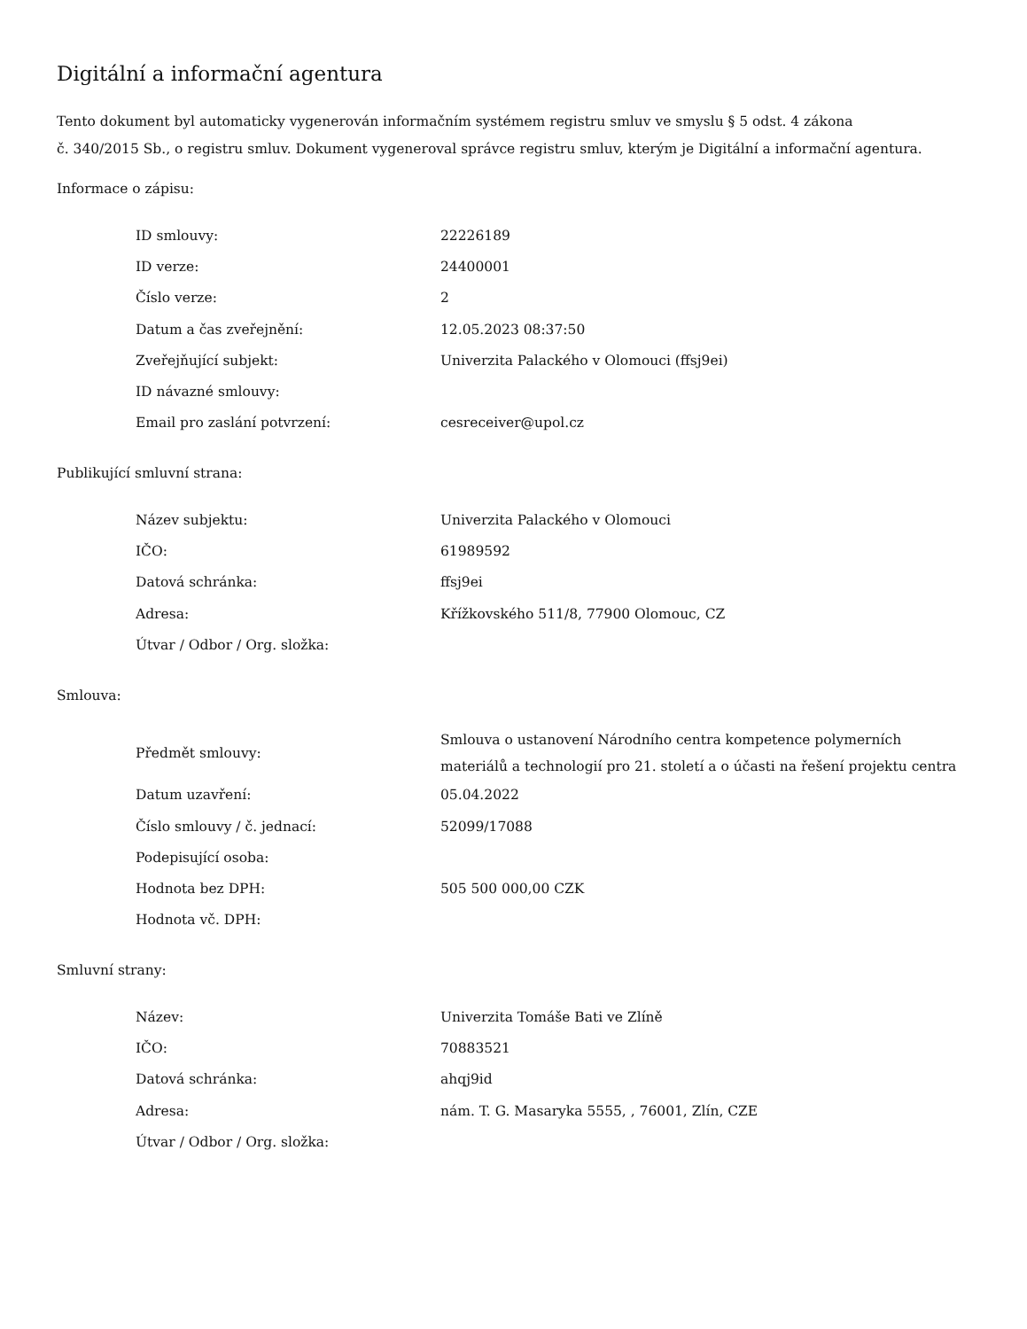Digitální a informační agentura
Tento dokument byl automaticky vygenerován informačním systémem registru smluv ve smyslu § 5 odst. 4 zákona
č. 340/2015 Sb., o registru smluv. Dokument vygeneroval správce registru smluv, kterým je Digitální a informační agentura.
Informace o zápisu:
| ID smlouvy: | 22226189 |
| ID verze: | 24400001 |
| Číslo verze: | 2 |
| Datum a čas zveřejnění: | 12.05.2023 08:37:50 |
| Zveřejňující subjekt: | Univerzita Palackého v Olomouci (ffsj9ei) |
| ID návazné smlouvy: | |
| Email pro zaslání potvrzení: | cesreceiver@upol.cz |
Publikující smluvní strana:
| Název subjektu: | Univerzita Palackého v Olomouci |
| IČO: | 61989592 |
| Datová schránka: | ffsj9ei |
| Adresa: | Křížkovského 511/8, 77900 Olomouc, CZ |
| Útvar / Odbor / Org. složka: | |
Smlouva:
| Předmět smlouvy: | Smlouva o ustanovení Národního centra kompetence polymerních materiálů a technologií pro 21. století a o účasti na řešení projektu centra |
| Datum uzavření: | 05.04.2022 |
| Číslo smlouvy / č. jednací: | 52099/17088 |
| Podepisující osoba: | |
| Hodnota bez DPH: | 505 500 000,00 CZK |
| Hodnota vč. DPH: | |
Smluvní strany:
| Název: | Univerzita Tomáše Bati ve Zlíně |
| IČO: | 70883521 |
| Datová schránka: | ahqj9id |
| Adresa: | nám. T. G. Masaryka 5555, , 76001, Zlín, CZE |
| Útvar / Odbor / Org. složka: | |